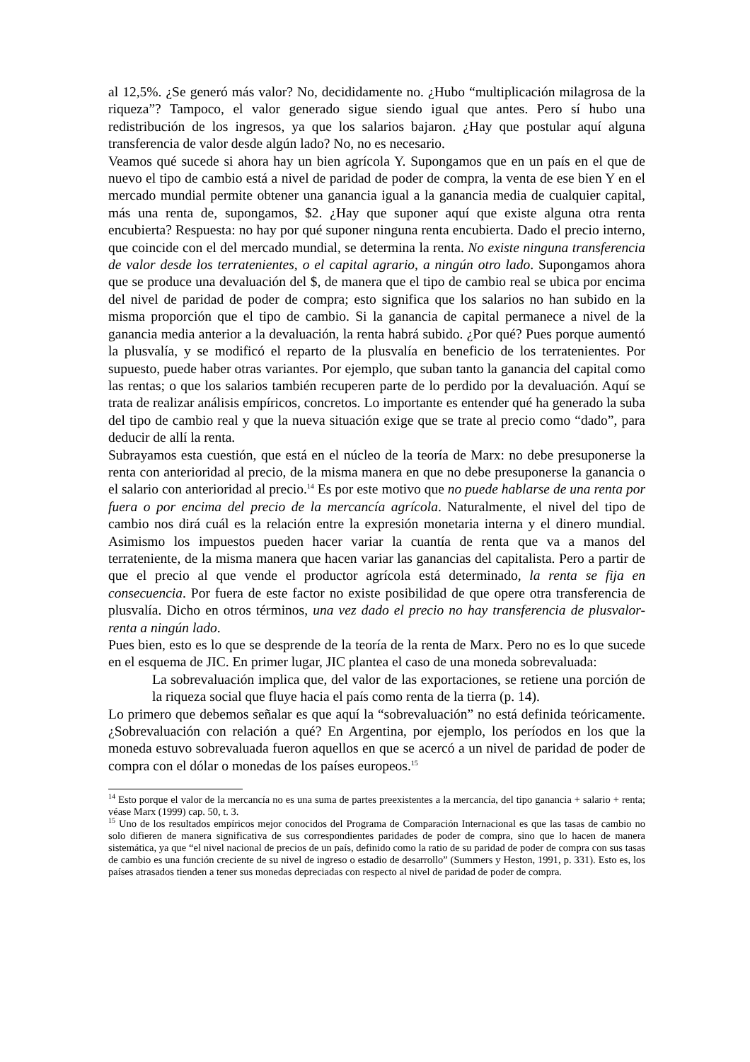al 12,5%. ¿Se generó más valor? No, decididamente no. ¿Hubo “multiplicación milagrosa de la riqueza”? Tampoco, el valor generado sigue siendo igual que antes. Pero sí hubo una redistribución de los ingresos, ya que los salarios bajaron. ¿Hay que postular aquí alguna transferencia de valor desde algún lado? No, no es necesario.
Veamos qué sucede si ahora hay un bien agrícola Y. Supongamos que en un país en el que de nuevo el tipo de cambio está a nivel de paridad de poder de compra, la venta de ese bien Y en el mercado mundial permite obtener una ganancia igual a la ganancia media de cualquier capital, más una renta de, supongamos, $2. ¿Hay que suponer aquí que existe alguna otra renta encubierta? Respuesta: no hay por qué suponer ninguna renta encubierta. Dado el precio interno, que coincide con el del mercado mundial, se determina la renta. No existe ninguna transferencia de valor desde los terratenientes, o el capital agrario, a ningún otro lado. Supongamos ahora que se produce una devaluación del $, de manera que el tipo de cambio real se ubica por encima del nivel de paridad de poder de compra; esto significa que los salarios no han subido en la misma proporción que el tipo de cambio. Si la ganancia de capital permanece a nivel de la ganancia media anterior a la devaluación, la renta habrá subido. ¿Por qué? Pues porque aumentó la plusvalía, y se modificó el reparto de la plusvalía en beneficio de los terratenientes. Por supuesto, puede haber otras variantes. Por ejemplo, que suban tanto la ganancia del capital como las rentas; o que los salarios también recuperen parte de lo perdido por la devaluación. Aquí se trata de realizar análisis empíricos, concretos. Lo importante es entender qué ha generado la suba del tipo de cambio real y que la nueva situación exige que se trate al precio como “dado”, para deducir de allí la renta.
Subrayamos esta cuestión, que está en el núcleo de la teoría de Marx: no debe presuponerse la renta con anterioridad al precio, de la misma manera en que no debe presuponerse la ganancia o el salario con anterioridad al precio.<sup>14</sup> Es por este motivo que no puede hablarse de una renta por fuera o por encima del precio de la mercancía agrícola. Naturalmente, el nivel del tipo de cambio nos dirá cuál es la relación entre la expresión monetaria interna y el dinero mundial. Asimismo los impuestos pueden hacer variar la cuantía de renta que va a manos del terrateniente, de la misma manera que hacen variar las ganancias del capitalista. Pero a partir de que el precio al que vende el productor agrícola está determinado, la renta se fija en consecuencia. Por fuera de este factor no existe posibilidad de que opere otra transferencia de plusvalía. Dicho en otros términos, una vez dado el precio no hay transferencia de plusvalor-renta a ningún lado.
Pues bien, esto es lo que se desprende de la teoría de la renta de Marx. Pero no es lo que sucede en el esquema de JIC. En primer lugar, JIC plantea el caso de una moneda sobrevaluada:
La sobrevaluación implica que, del valor de las exportaciones, se retiene una porción de la riqueza social que fluye hacia el país como renta de la tierra (p. 14).
Lo primero que debemos señalar es que aquí la “sobrevaluación” no está definida teóricamente. ¿Sobrevaluación con relación a qué? En Argentina, por ejemplo, los períodos en los que la moneda estuvo sobrevaluada fueron aquellos en que se acercó a un nivel de paridad de poder de compra con el dólar o monedas de los países europeos.<sup>15</sup>
<sup>14</sup> Esto porque el valor de la mercancía no es una suma de partes preexistentes a la mercancía, del tipo ganancia + salario + renta; véase Marx (1999) cap. 50, t. 3.
<sup>15</sup> Uno de los resultados empíricos mejor conocidos del Programa de Comparación Internacional es que las tasas de cambio no solo difieren de manera significativa de sus correspondientes paridades de poder de compra, sino que lo hacen de manera sistemática, ya que “el nivel nacional de precios de un país, definido como la ratio de su paridad de poder de compra con sus tasas de cambio es una función creciente de su nivel de ingreso o estadio de desarrollo” (Summers y Heston, 1991, p. 331). Esto es, los países atrasados tienden a tener sus monedas depreciadas con respecto al nivel de paridad de poder de compra.